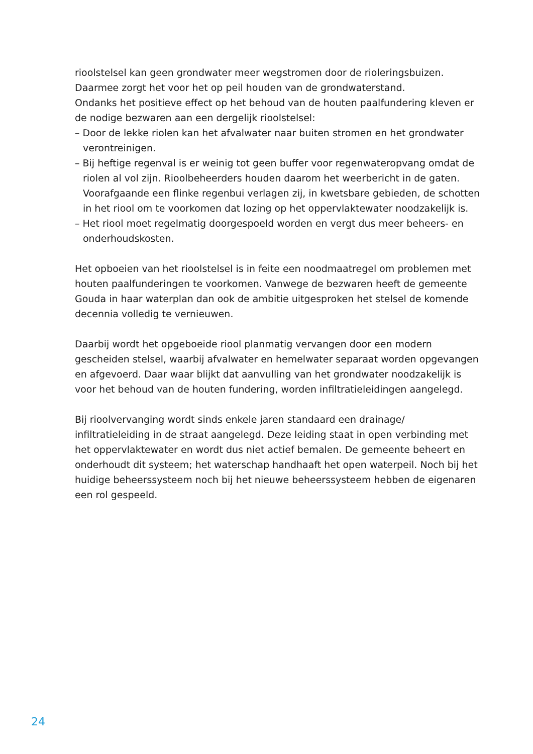rioolstelsel kan geen grondwater meer wegstromen door de rioleringsbuizen.
Daarmee zorgt het voor het op peil houden van de grondwaterstand.
Ondanks het positieve effect op het behoud van de houten paalfundering kleven er de nodige bezwaren aan een dergelijk rioolstelsel:
– Door de lekke riolen kan het afvalwater naar buiten stromen en het grondwater verontreinigen.
– Bij heftige regenval is er weinig tot geen buffer voor regenwateropvang omdat de riolen al vol zijn. Rioolbeheerders houden daarom het weerbericht in de gaten. Voorafgaande een flinke regenbui verlagen zij, in kwetsbare gebieden, de schotten in het riool om te voorkomen dat lozing op het oppervlaktewater noodzakelijk is.
– Het riool moet regelmatig doorgespoeld worden en vergt dus meer beheers- en onderhoudskosten.
Het opboeien van het rioolstelsel is in feite een noodmaatregel om problemen met houten paalfunderingen te voorkomen. Vanwege de bezwaren heeft de gemeente Gouda in haar waterplan dan ook de ambitie uitgesproken het stelsel de komende decennia volledig te vernieuwen.
Daarbij wordt het opgeboeide riool planmatig vervangen door een modern gescheiden stelsel, waarbij afvalwater en hemelwater separaat worden opgevangen en afgevoerd. Daar waar blijkt dat aanvulling van het grondwater noodzakelijk is voor het behoud van de houten fundering, worden infiltratieleidingen aangelegd.
Bij rioolvervanging wordt sinds enkele jaren standaard een drainage/ infiltratieleiding in de straat aangelegd. Deze leiding staat in open verbinding met het oppervlaktewater en wordt dus niet actief bemalen. De gemeente beheert en onderhoudt dit systeem; het waterschap handhaaft het open waterpeil. Noch bij het huidige beheerssysteem noch bij het nieuwe beheerssysteem hebben de eigenaren een rol gespeeld.
24